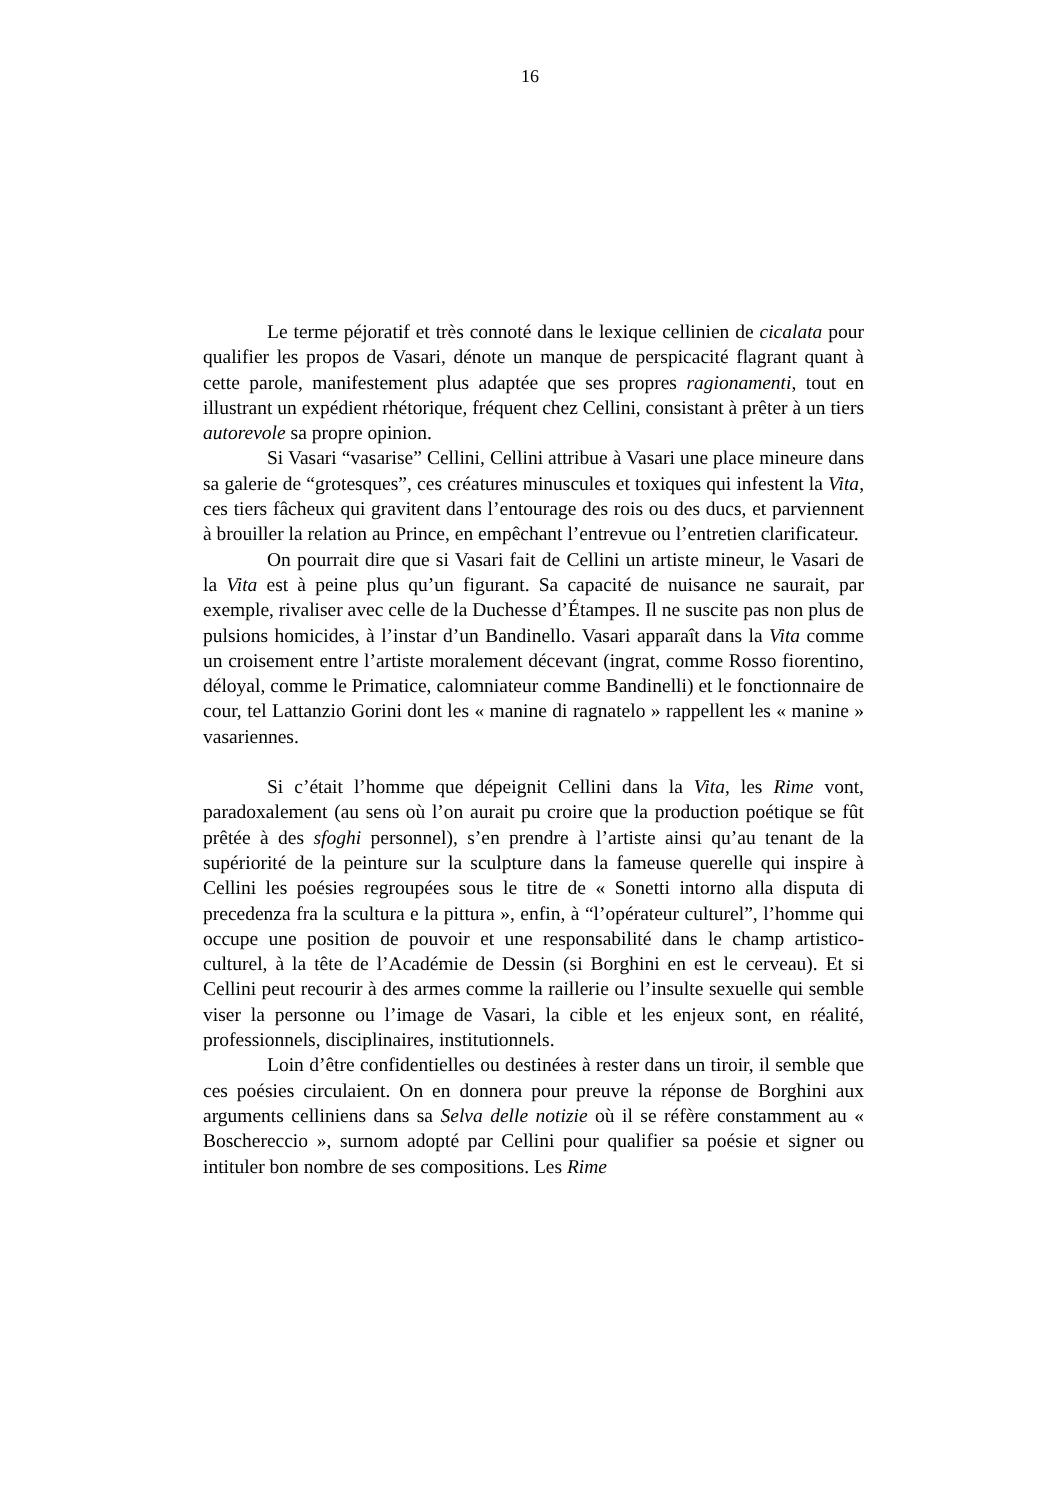16
Le terme péjoratif et très connoté dans le lexique cellinien de cicalata pour qualifier les propos de Vasari, dénote un manque de perspicacité flagrant quant à cette parole, manifestement plus adaptée que ses propres ragionamenti, tout en illustrant un expédient rhétorique, fréquent chez Cellini, consistant à prêter à un tiers autorevole sa propre opinion.
Si Vasari “vasarise” Cellini, Cellini attribue à Vasari une place mineure dans sa galerie de “grotesques”, ces créatures minuscules et toxiques qui infestent la Vita, ces tiers fâcheux qui gravitent dans l’entourage des rois ou des ducs, et parviennent à brouiller la relation au Prince, en empêchant l’entrevue ou l’entretien clarificateur.
On pourrait dire que si Vasari fait de Cellini un artiste mineur, le Vasari de la Vita est à peine plus qu’un figurant. Sa capacité de nuisance ne saurait, par exemple, rivaliser avec celle de la Duchesse d’Étampes. Il ne suscite pas non plus de pulsions homicides, à l’instar d’un Bandinello. Vasari apparaît dans la Vita comme un croisement entre l’artiste moralement décevant (ingrat, comme Rosso fiorentino, déloyal, comme le Primatice, calomniateur comme Bandinelli) et le fonctionnaire de cour, tel Lattanzio Gorini dont les « manine di ragnatelo » rappellent les « manine » vasariennes.
Si c’était l’homme que dépeignit Cellini dans la Vita, les Rime vont, paradoxalement (au sens où l’on aurait pu croire que la production poétique se fût prêtée à des sfoghi personnel), s’en prendre à l’artiste ainsi qu’au tenant de la supériorité de la peinture sur la sculpture dans la fameuse querelle qui inspire à Cellini les poésies regroupées sous le titre de « Sonetti intorno alla disputa di precedenza fra la scultura e la pittura », enfin, à “l’opérateur culturel”, l’homme qui occupe une position de pouvoir et une responsabilité dans le champ artistico-culturel, à la tête de l’Académie de Dessin (si Borghini en est le cerveau). Et si Cellini peut recourir à des armes comme la raillerie ou l’insulte sexuelle qui semble viser la personne ou l’image de Vasari, la cible et les enjeux sont, en réalité, professionnels, disciplinaires, institutionnels.
Loin d’être confidentielles ou destinées à rester dans un tiroir, il semble que ces poésies circulaient. On en donnera pour preuve la réponse de Borghini aux arguments celliniens dans sa Selva delle notizie où il se réfère constamment au « Boschereccio », surnom adopté par Cellini pour qualifier sa poésie et signer ou intituler bon nombre de ses compositions. Les Rime